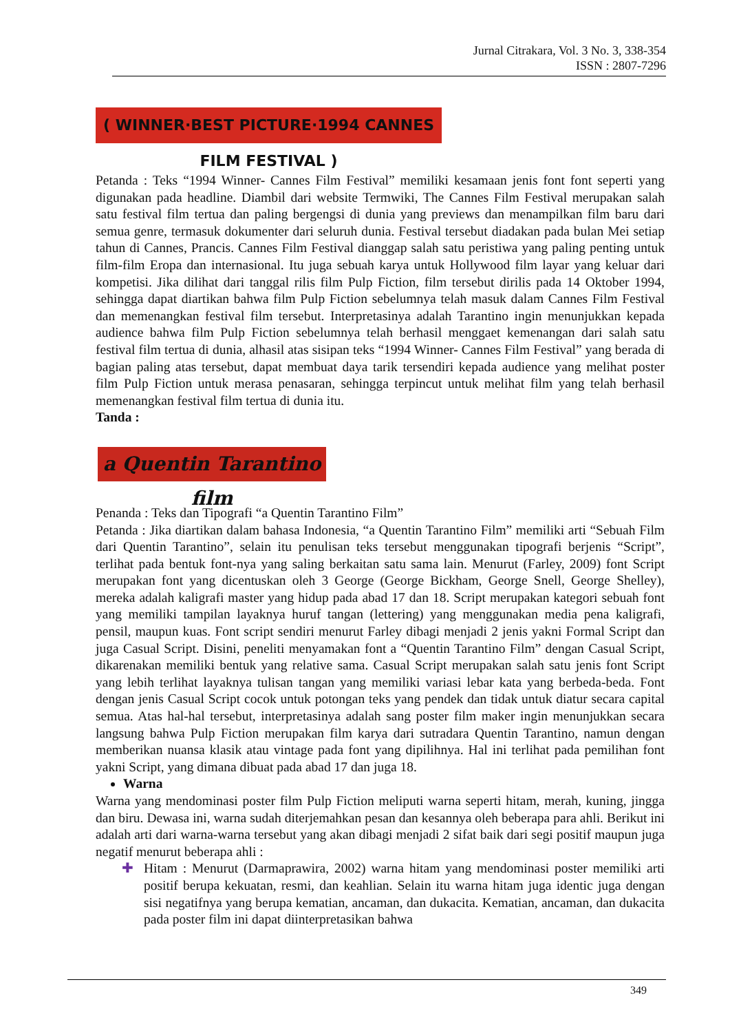Jurnal Citrakara, Vol. 3 No. 3, 338-354
ISSN : 2807-7296
( WINNER·BEST PICTURE·1994 CANNES FILM FESTIVAL )
Petanda : Teks “1994 Winner- Cannes Film Festival” memiliki kesamaan jenis font font seperti yang digunakan pada headline. Diambil dari website Termwiki, The Cannes Film Festival merupakan salah satu festival film tertua dan paling bergengsi di dunia yang previews dan menampilkan film baru dari semua genre, termasuk dokumenter dari seluruh dunia. Festival tersebut diadakan pada bulan Mei setiap tahun di Cannes, Prancis. Cannes Film Festival dianggap salah satu peristiwa yang paling penting untuk film-film Eropa dan internasional. Itu juga sebuah karya untuk Hollywood film layar yang keluar dari kompetisi. Jika dilihat dari tanggal rilis film Pulp Fiction, film tersebut dirilis pada 14 Oktober 1994, sehingga dapat diartikan bahwa film Pulp Fiction sebelumnya telah masuk dalam Cannes Film Festival dan memenangkan festival film tersebut. Interpretasinya adalah Tarantino ingin menunjukkan kepada audience bahwa film Pulp Fiction sebelumnya telah berhasil menggaet kemenangan dari salah satu festival film tertua di dunia, alhasil atas sisipan teks “1994 Winner- Cannes Film Festival” yang berada di bagian paling atas tersebut, dapat membuat daya tarik tersendiri kepada audience yang melihat poster film Pulp Fiction untuk merasa penasaran, sehingga terpincut untuk melihat film yang telah berhasil memenangkan festival film tertua di dunia itu.
Tanda :
a Quentin Tarantino film
Penanda : Teks dan Tipografi “a Quentin Tarantino Film”
Petanda : Jika diartikan dalam bahasa Indonesia, “a Quentin Tarantino Film” memiliki arti “Sebuah Film dari Quentin Tarantino”, selain itu penulisan teks tersebut menggunakan tipografi berjenis “Script”, terlihat pada bentuk font-nya yang saling berkaitan satu sama lain. Menurut (Farley, 2009) font Script merupakan font yang dicentuskan oleh 3 George (George Bickham, George Snell, George Shelley), mereka adalah kaligrafi master yang hidup pada abad 17 dan 18. Script merupakan kategori sebuah font yang memiliki tampilan layaknya huruf tangan (lettering) yang menggunakan media pena kaligrafi, pensil, maupun kuas. Font script sendiri menurut Farley dibagi menjadi 2 jenis yakni Formal Script dan juga Casual Script. Disini, peneliti menyamakan font a “Quentin Tarantino Film” dengan Casual Script, dikarenakan memiliki bentuk yang relative sama. Casual Script merupakan salah satu jenis font Script yang lebih terlihat layaknya tulisan tangan yang memiliki variasi lebar kata yang berbeda-beda. Font dengan jenis Casual Script cocok untuk potongan teks yang pendek dan tidak untuk diatur secara capital semua. Atas hal-hal tersebut, interpretasinya adalah sang poster film maker ingin menunjukkan secara langsung bahwa Pulp Fiction merupakan film karya dari sutradara Quentin Tarantino, namun dengan memberikan nuansa klasik atau vintage pada font yang dipilihnya. Hal ini terlihat pada pemilihan font yakni Script, yang dimana dibuat pada abad 17 dan juga 18.
Warna
Warna yang mendominasi poster film Pulp Fiction meliputi warna seperti hitam, merah, kuning, jingga dan biru. Dewasa ini, warna sudah diterjemahkan pesan dan kesannya oleh beberapa para ahli. Berikut ini adalah arti dari warna-warna tersebut yang akan dibagi menjadi 2 sifat baik dari segi positif maupun juga negatif menurut beberapa ahli :
✚ Hitam : Menurut (Darmaprawira, 2002) warna hitam yang mendominasi poster memiliki arti positif berupa kekuatan, resmi, dan keahlian. Selain itu warna hitam juga identic juga dengan sisi negatifnya yang berupa kematian, ancaman, dan dukacita. Kematian, ancaman, dan dukacita pada poster film ini dapat diinterpretasikan bahwa
349